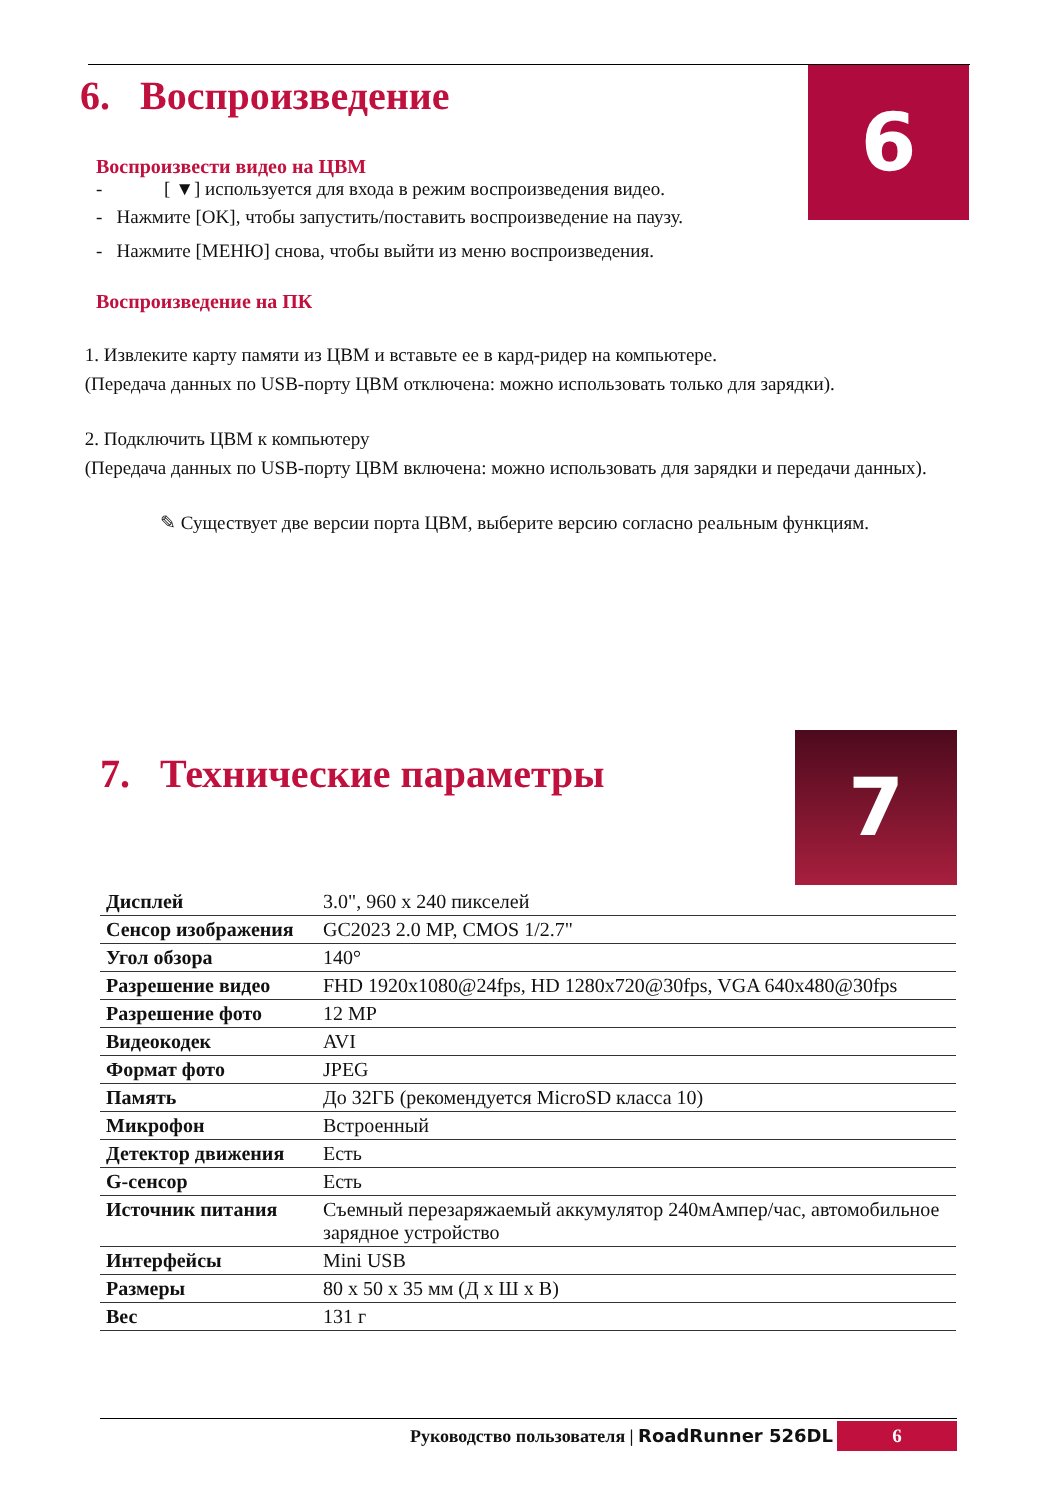6
7
6. Воспроизведение
Воспроизвести видео на ЦВМ
- [ ▼] используется для входа в режим воспроизведения видео.
- Нажмите [OK], чтобы запустить/поставить воспроизведение на паузу.
- Нажмите [МЕНЮ] снова, чтобы выйти из меню воспроизведения.
Воспроизведение на ПК
1. Извлеките карту памяти из ЦВМ и вставьте ее в кард-ридер на компьютере.
(Передача данных по USB-порту ЦВМ отключена: можно использовать только для зарядки).
2. Подключить ЦВМ к компьютеру
(Передача данных по USB-порту ЦВМ включена: можно использовать для зарядки и передачи данных).
✎ Существует две версии порта ЦВМ, выберите версию согласно реальным функциям.
7. Технические параметры
| Дисплей | 3.0", 960 x 240 пикселей |
| Сенсор изображения | GC2023 2.0 MP, CMOS 1/2.7" |
| Угол обзора | 140° |
| Разрешение видео | FHD 1920x1080@24fps, HD 1280x720@30fps, VGA 640x480@30fps |
| Разрешение фото | 12 MP |
| Видеокодек | AVI |
| Формат фото | JPEG |
| Память | До 32ГБ (рекомендуется MicroSD класса 10) |
| Микрофон | Встроенный |
| Детектор движения | Есть |
| G-сенсор | Есть |
| Источник питания | Съемный перезаряжаемый аккумулятор 240мАмпер/час, автомобильное зарядное устройство |
| Интерфейсы | Mini USB |
| Размеры | 80 x 50 x 35 мм (Д x Ш x В) |
| Вес | 131 г |
Руководство пользователя | RoadRunner 526DL 6